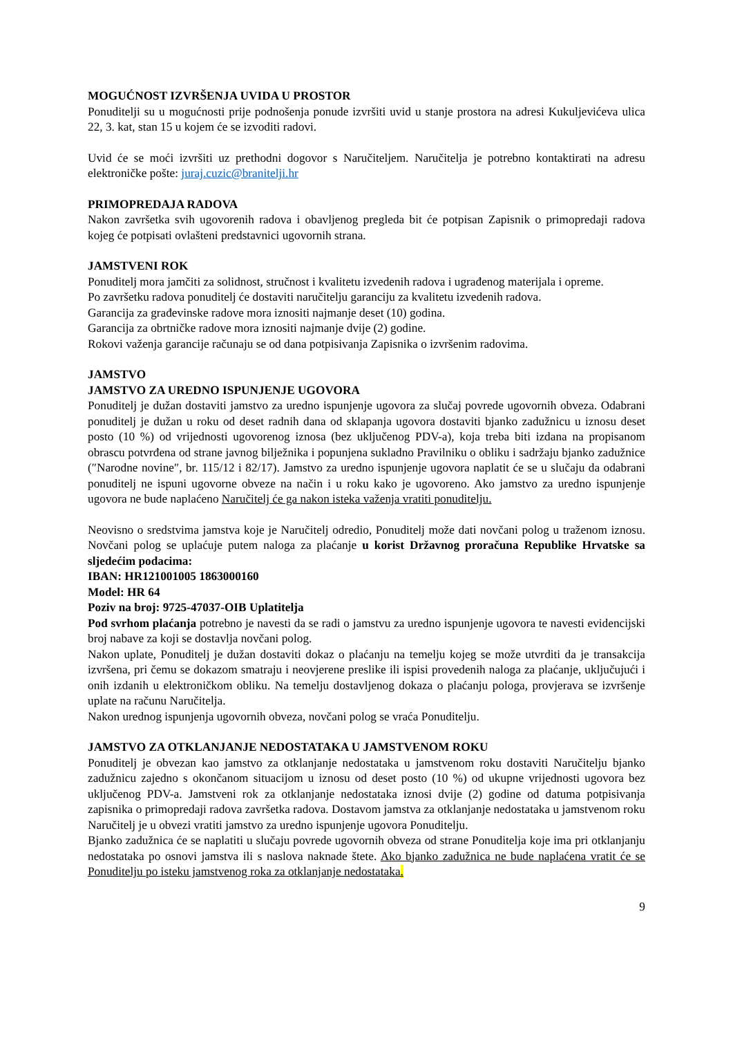MOGUĆNOST IZVRŠENJA UVIDA U PROSTOR
Ponuditelji su u mogućnosti prije podnošenja ponude izvršiti uvid u stanje prostora na adresi Kukuljevićeva ulica 22, 3. kat, stan 15 u kojem će se izvoditi radovi.
Uvid će se moći izvršiti uz prethodni dogovor s Naručiteljem. Naručitelja je potrebno kontaktirati na adresu elektroničke pošte: juraj.cuzic@branitelji.hr
PRIMOPREDAJA RADOVA
Nakon završetka svih ugovorenih radova i obavljenog pregleda bit će potpisan Zapisnik o primopredaji radova kojeg će potpisati ovlašteni predstavnici ugovornih strana.
JAMSTVENI ROK
Ponuditelj mora jamčiti za solidnost, stručnost i kvalitetu izvedenih radova i ugrađenog materijala i opreme.
Po završetku radova ponuditelj će dostaviti naručitelju garanciju za kvalitetu izvedenih radova.
Garancija za građevinske radove mora iznositi najmanje deset (10) godina.
Garancija za obrtničke radove mora iznositi najmanje dvije (2) godine.
Rokovi važenja garancije računaju se od dana potpisivanja Zapisnika o izvršenim radovima.
JAMSTVO
JAMSTVO ZA UREDNO ISPUNJENJE UGOVORA
Ponuditelj je dužan dostaviti jamstvo za uredno ispunjenje ugovora za slučaj povrede ugovornih obveza. Odabrani ponuditelj je dužan u roku od deset radnih dana od sklapanja ugovora dostaviti bjanko zadužnicu u iznosu deset posto (10 %) od vrijednosti ugovorenog iznosa (bez uključenog PDV-a), koja treba biti izdana na propisanom obrascu potvrđena od strane javnog bilježnika i popunjena sukladno Pravilniku o obliku i sadržaju bjanko zadužnice (″Narodne novine″, br. 115/12 i 82/17). Jamstvo za uredno ispunjenje ugovora naplatit će se u slučaju da odabrani ponuditelj ne ispuni ugovorne obveze na način i u roku kako je ugovoreno. Ako jamstvo za uredno ispunjenje ugovora ne bude naplaćeno Naručitelj će ga nakon isteka važenja vratiti ponuditelju.
Neovisno o sredstvima jamstva koje je Naručitelj odredio, Ponuditelj može dati novčani polog u traženom iznosu. Novčani polog se uplaćuje putem naloga za plaćanje u korist Državnog proračuna Republike Hrvatske sa sljedećim podacima:
IBAN: HR121001005 1863000160
Model: HR 64
Poziv na broj: 9725-47037-OIB Uplatitelja
Pod svrhom plaćanja potrebno je navesti da se radi o jamstvu za uredno ispunjenje ugovora te navesti evidencijski broj nabave za koji se dostavlja novčani polog.
Nakon uplate, Ponuditelj je dužan dostaviti dokaz o plaćanju na temelju kojeg se može utvrditi da je transakcija izvršena, pri čemu se dokazom smatraju i neovjerene preslike ili ispisi provedenih naloga za plaćanje, uključujući i onih izdanih u elektroničkom obliku. Na temelju dostavljenog dokaza o plaćanju pologa, provjerava se izvršenje uplate na računu Naručitelja.
Nakon urednog ispunjenja ugovornih obveza, novčani polog se vraća Ponuditelju.
JAMSTVO ZA OTKLANJANJE NEDOSTATAKA U JAMSTVENOM ROKU
Ponuditelj je obvezan kao jamstvo za otklanjanje nedostataka u jamstvenom roku dostaviti Naručitelju bjanko zadužnicu zajedno s okončanom situacijom u iznosu od deset posto (10 %) od ukupne vrijednosti ugovora bez uključenog PDV-a. Jamstveni rok za otklanjanje nedostataka iznosi dvije (2) godine od datuma potpisivanja zapisnika o primopredaji radova završetka radova. Dostavom jamstva za otklanjanje nedostataka u jamstvenom roku Naručitelj je u obvezi vratiti jamstvo za uredno ispunjenje ugovora Ponuditelju.
Bjanko zadužnica će se naplatiti u slučaju povrede ugovornih obveza od strane Ponuditelja koje ima pri otklanjanju nedostataka po osnovi jamstva ili s naslova naknade štete. Ako bjanko zadužnica ne bude naplaćena vratit će se Ponuditelju po isteku jamstvenog roka za otklanjanje nedostataka.
9